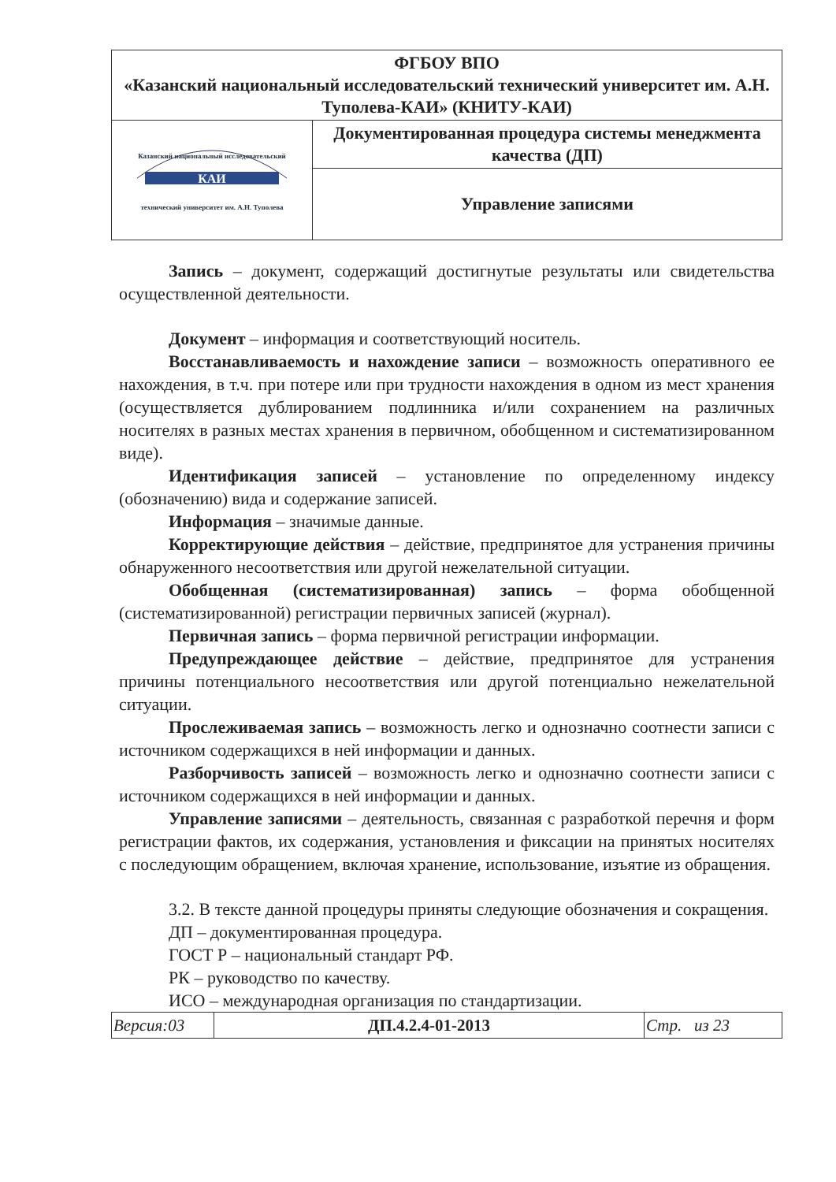| ФГБОУ ВПО «Казанский национальный исследовательский технический университет им. А.Н. Туполева-КАИ» (КНИТУ-КАИ) | |
| Казанский национальный исследовательский КАИ технический университет им. А.Н. Туполева | Документированная процедура системы менеджмента качества (ДП) |
| | Управление записями |
Запись – документ, содержащий достигнутые результаты или свидетельства осуществленной деятельности.
Документ – информация и соответствующий носитель.
Восстанавливаемость и нахождение записи – возможность оперативного ее нахождения, в т.ч. при потере или при трудности нахождения в одном из мест хранения (осуществляется дублированием подлинника и/или сохранением на различных носителях в разных местах хранения в первичном, обобщенном и систематизированном виде).
Идентификация записей – установление по определенному индексу (обозначению) вида и содержание записей.
Информация – значимые данные.
Корректирующие действия – действие, предпринятое для устранения причины обнаруженного несоответствия или другой нежелательной ситуации.
Обобщенная (систематизированная) запись – форма обобщенной (систематизированной) регистрации первичных записей (журнал).
Первичная запись – форма первичной регистрации информации.
Предупреждающее действие – действие, предпринятое для устранения причины потенциального несоответствия или другой потенциально нежелательной ситуации.
Прослеживаемая запись – возможность легко и однозначно соотнести записи с источником содержащихся в ней информации и данных.
Разборчивость записей – возможность легко и однозначно соотнести записи с источником содержащихся в ней информации и данных.
Управление записями – деятельность, связанная с разработкой перечня и форм регистрации фактов, их содержания, установления и фиксации на принятых носителях с последующим обращением, включая хранение, использование, изъятие из обращения.
3.2. В тексте данной процедуры приняты следующие обозначения и сокращения.
ДП – документированная процедура.
ГОСТ Р – национальный стандарт РФ.
РК – руководство по качеству.
ИСО – международная организация по стандартизации.
| Версия:03 | ДП.4.2.4-01-2013 | Стр. из 23 |